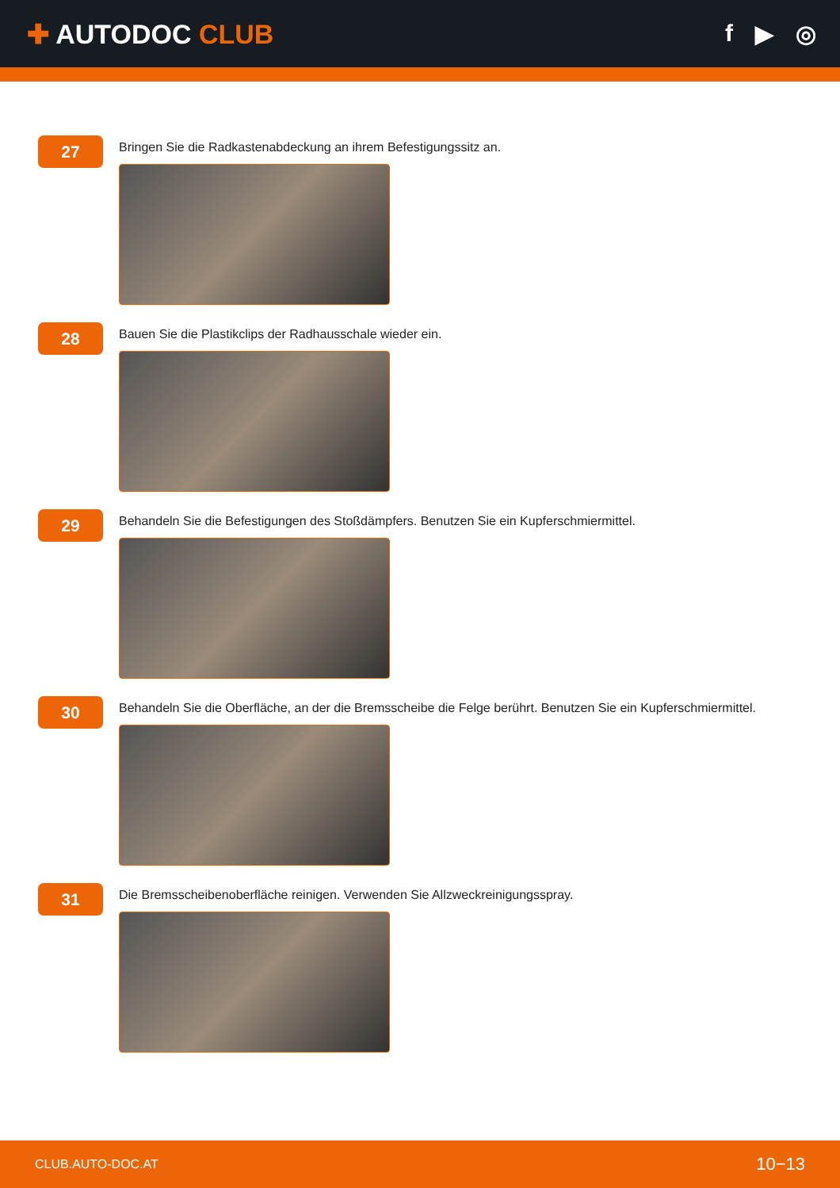✚ AUTODOC CLUB f ▶ ◎
27
Bringen Sie die Radkastenabdeckung an ihrem Befestigungssitz an.
28
Bauen Sie die Plastikclips der Radhausschale wieder ein.
29
Behandeln Sie die Befestigungen des Stoßdämpfers. Benutzen Sie ein Kupferschmiermittel.
30
Behandeln Sie die Oberfläche, an der die Bremsscheibe die Felge berührt. Benutzen Sie ein Kupferschmiermittel.
31
Die Bremsscheibenoberfläche reinigen. Verwenden Sie Allzweckreinigungsspray.
CLUB.AUTO-DOC.AT 10−13